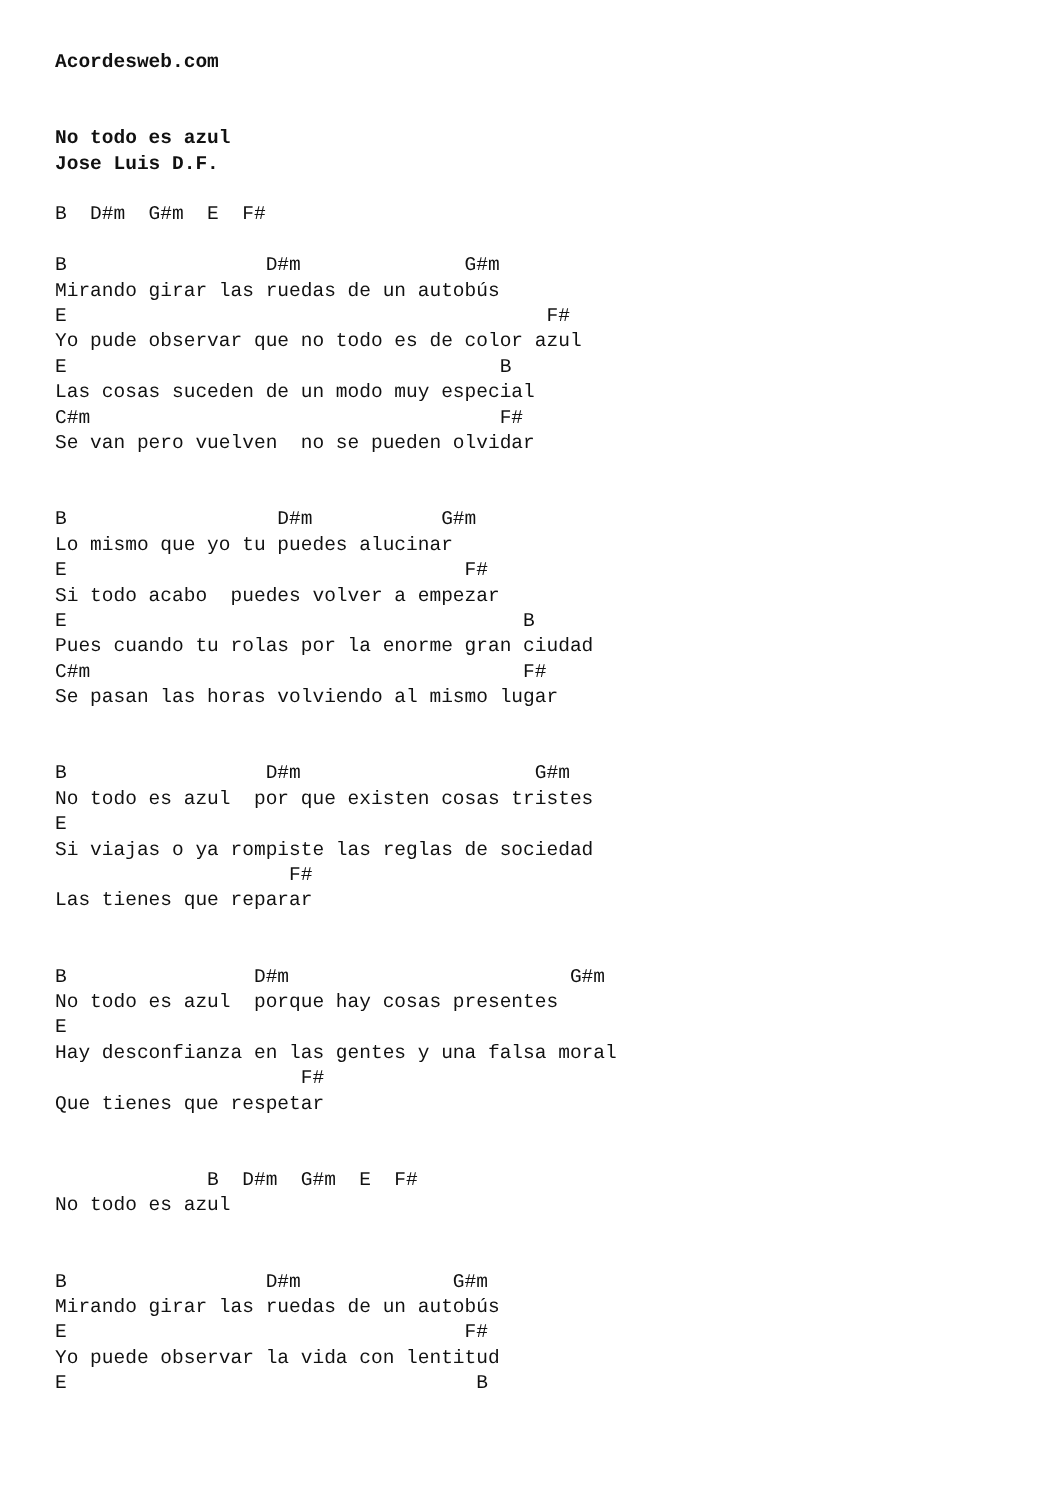Acordesweb.com


No todo es azul
Jose Luis D.F.

B  D#m  G#m  E  F#

B                 D#m              G#m
Mirando girar las ruedas de un autobús
E                                         F#
Yo pude observar que no todo es de color azul
E                                     B
Las cosas suceden de un modo muy especial
C#m                                   F#
Se van pero vuelven  no se pueden olvidar


B                  D#m           G#m
Lo mismo que yo tu puedes alucinar
E                                  F#
Si todo acabo  puedes volver a empezar
E                                       B
Pues cuando tu rolas por la enorme gran ciudad
C#m                                     F#
Se pasan las horas volviendo al mismo lugar


B                 D#m                    G#m
No todo es azul  por que existen cosas tristes
E
Si viajas o ya rompiste las reglas de sociedad
                    F#
Las tienes que reparar


B                D#m                        G#m
No todo es azul  porque hay cosas presentes
E
Hay desconfianza en las gentes y una falsa moral
                     F#
Que tienes que respetar


             B  D#m  G#m  E  F#
No todo es azul


B                 D#m             G#m
Mirando girar las ruedas de un autobús
E                                  F#
Yo puede observar la vida con lentitud
E                                   B